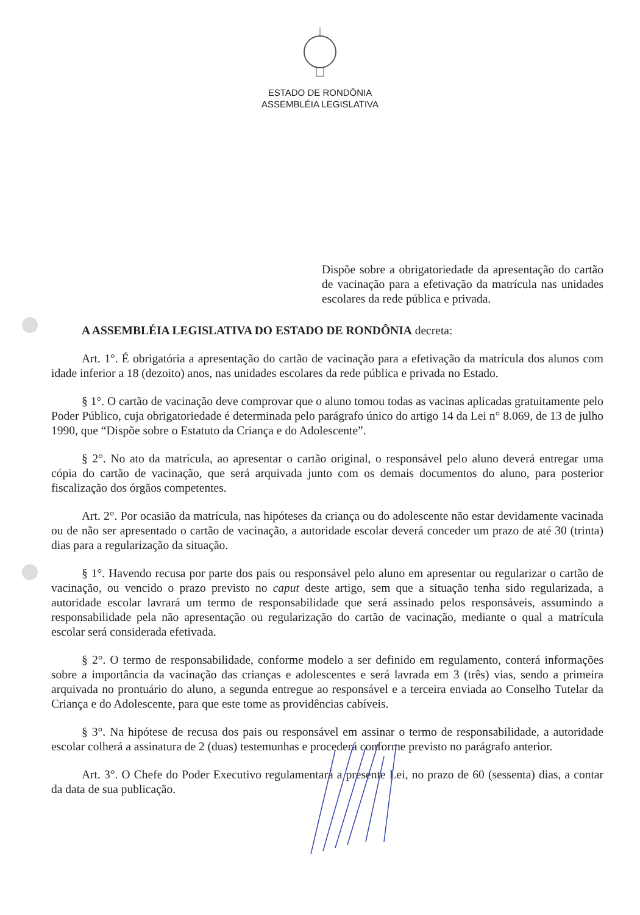ESTADO DE RONDÔNIA
ASSEMBLÉIA LEGISLATIVA
Dispõe sobre a obrigatoriedade da apresentação do cartão de vacinação para a efetivação da matrícula nas unidades escolares da rede pública e privada.
A ASSEMBLÉIA LEGISLATIVA DO ESTADO DE RONDÔNIA decreta:
Art. 1°. É obrigatória a apresentação do cartão de vacinação para a efetivação da matrícula dos alunos com idade inferior a 18 (dezoito) anos, nas unidades escolares da rede pública e privada no Estado.
§ 1°. O cartão de vacinação deve comprovar que o aluno tomou todas as vacinas aplicadas gratuitamente pelo Poder Público, cuja obrigatoriedade é determinada pelo parágrafo único do artigo 14 da Lei n° 8.069, de 13 de julho 1990, que “Dispõe sobre o Estatuto da Criança e do Adolescente”.
§ 2°. No ato da matrícula, ao apresentar o cartão original, o responsável pelo aluno deverá entregar uma cópia do cartão de vacinação, que será arquivada junto com os demais documentos do aluno, para posterior fiscalização dos órgãos competentes.
Art. 2°. Por ocasião da matrícula, nas hipóteses da criança ou do adolescente não estar devidamente vacinada ou de não ser apresentado o cartão de vacinação, a autoridade escolar deverá conceder um prazo de até 30 (trinta) dias para a regularização da situação.
§ 1°. Havendo recusa por parte dos pais ou responsável pelo aluno em apresentar ou regularizar o cartão de vacinação, ou vencido o prazo previsto no caput deste artigo, sem que a situação tenha sido regularizada, a autoridade escolar lavrará um termo de responsabilidade que será assinado pelos responsáveis, assumindo a responsabilidade pela não apresentação ou regularização do cartão de vacinação, mediante o qual a matrícula escolar será considerada efetivada.
§ 2°. O termo de responsabilidade, conforme modelo a ser definido em regulamento, conterá informações sobre a importância da vacinação das crianças e adolescentes e será lavrada em 3 (três) vias, sendo a primeira arquivada no prontuário do aluno, a segunda entregue ao responsável e a terceira enviada ao Conselho Tutelar da Criança e do Adolescente, para que este tome as providências cabíveis.
§ 3°. Na hipótese de recusa dos pais ou responsável em assinar o termo de responsabilidade, a autoridade escolar colherá a assinatura de 2 (duas) testemunhas e procederá conforme previsto no parágrafo anterior.
Art. 3°. O Chefe do Poder Executivo regulamentará a presente Lei, no prazo de 60 (sessenta) dias, a contar da data de sua publicação.